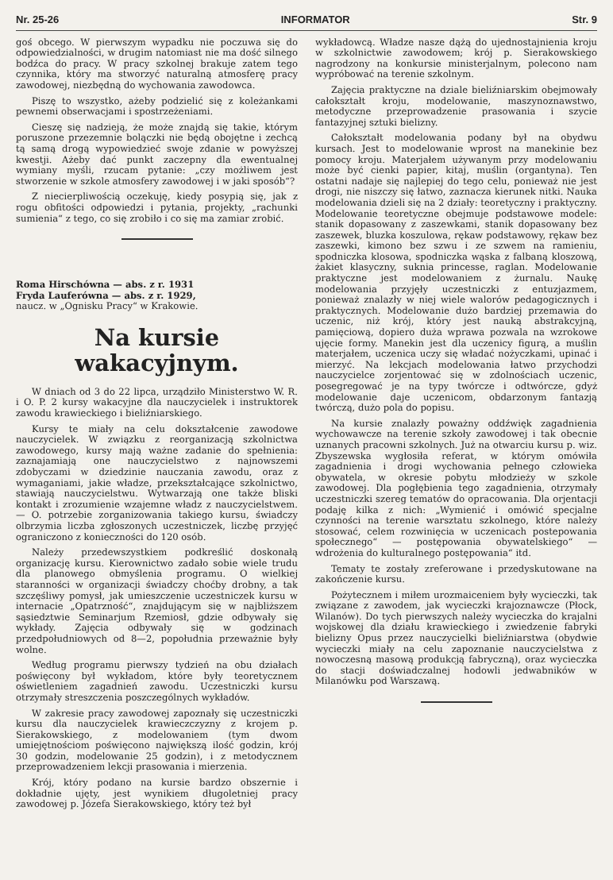Nr. 25-26 INFORMATOR Str. 9
goś obcego. W pierwszym wypadku nie poczuwa się do odpowiedzialności, w drugim natomiast nie ma dość silnego bodźca do pracy. W pracy szkolnej brakuje zatem tego czynnika, który ma stworzyć naturalną atmosferę pracy zawodowej, niezbędną do wychowania zawodowca.
Piszę to wszystko, ażeby podzielić się z koleżankami pewnemi obserwacjami i spostrzeżeniami.
Cieszę się nadzieją, że może znajdą się takie, którym poruszone przezemnie bolączki nie będą obojętne i zechcą tą samą drogą wypowiedzieć swoje zdanie w powyższej kwestji. Ażeby dać punkt zaczepny dla ewentualnej wymiany myśli, rzucam pytanie: „czy możliwem jest stworzenie w szkole atmosfery zawodowej i w jaki sposób“?
Z niecierpliwością oczekuję, kiedy posypią się, jak z rogu obfitości odpowiedzi i pytania, projekty, „rachunki sumienia“ z tego, co się zrobiło i co się ma zamiar zrobić.
Roma Hirschówna — abs. z r. 1931
Fryda Lauferówna — abs. z r. 1929,
naucz. w „Ognisku Pracy“ w Krakowie.
Na kursie wakacyjnym.
W dniach od 3 do 22 lipca, urządziło Ministerstwo W. R. i O. P. 2 kursy wakacyjne dla nauczycielek i instruktorek zawodu krawieckiego i bieliźniarskiego.
Kursy te miały na celu dokształcenie zawodowe nauczycielek. W związku z reorganizacją szkolnictwa zawodowego, kursy mają ważne zadanie do spełnienia: zaznajamiają one nauczycielstwo z najnowszemi zdobyczami w dziedzinie nauczania zawodu, oraz z wymaganiami, jakie władze, przekształcające szkolnictwo, stawiają nauczycielstwu. Wytwarzają one także bliski kontakt i zrozumienie wzajemne władz z nauczycielstwem. — O. potrzebie zorganizowania takiego kursu, świadczy olbrzymia liczba zgłoszonych uczestniczek, liczbę przyjęć ograniczono z konieczności do 120 osób.
Należy przedewszystkiem podkreślić doskonałą organizację kursu. Kierownictwo zadało sobie wiele trudu dla planowego obmyślenia programu. O wielkiej staranności w organizacji świadczy choćby drobny, a tak szczęśliwy pomysł, jak umieszczenie uczestniczek kursu w internacie „Opatrzność“, znajdującym się w najbliższem sąsiedztwie Seminarjum Rzemiosł, gdzie odbywały się wykłady. Zajęcia odbywały się w godzinach przedpołudniowych od 8—2, popołudnia przeważnie były wolne.
Według programu pierwszy tydzień na obu działach poświęcony był wykładom, które były teoretycznem oświetleniem zagadnień zawodu. Uczestniczki kursu otrzymały streszczenia poszczególnych wykładów.
W zakresie pracy zawodowej zapoznały się uczestniczki kursu dla nauczycielek krawieczczyzny z krojem p. Sierakowskiego, z modelowaniem (tym dwom umiejętnościom poświęcono największą ilość godzin, krój 30 godzin, modelowanie 25 godzin), i z metodycznem przeprowadzeniem lekcji prasowania i mierzenia.
Krój, który podano na kursie bardzo obszernie i dokładnie ujęty, jest wynikiem długoletniej pracy zawodowej p. Józefa Sierakowskiego, który też był
wykładowcą. Władze nasze dążą do ujednostajnienia kroju w szkolnictwie zawodowem; krój p. Sierakowskiego nagrodzony na konkursie ministerjalnym, polecono nam wypróbować na terenie szkolnym.
Zajęcia praktyczne na dziale bieliźniarskim obejmowały całokształt kroju, modelowanie, maszynoznawstwo, metodyczne przeprowadzenie prasowania i szycie fantazyjnej sztuki bielizny.
Całokształt modelowania podany był na obydwu kursach. Jest to modelowanie wprost na manekinie bez pomocy kroju. Materjałem używanym przy modelowaniu może być cienki papier, kitaj, muślin (organtyna). Ten ostatni nadaje się najlepiej do tego celu, ponieważ nie jest drogi, nie niszczy się łatwo, zaznacza kierunek nitki. Nauka modelowania dzieli się na 2 działy: teoretyczny i praktyczny. Modelowanie teoretyczne obejmuje podstawowe modele: stanik dopasowany z zaszewkami, stanik dopasowany bez zaszewek, bluzka koszulowa, rękaw podstawowy, rękaw bez zaszewki, kimono bez szwu i ze szwem na ramieniu, spodniczka klosowa, spodniczka wąska z falbaną kloszową, żakiet klasyczny, suknia princesse, raglan. Modelowanie praktyczne jest modelowaniem z żurnalu. Naukę modelowania przyjęły uczestniczki z entuzjazmem, ponieważ znalazły w niej wiele walorów pedagogicznych i praktycznych. Modelowanie dużo bardziej przemawia do uczenic, niż krój, który jest nauką abstrakcyjną, pamięciową, dopiero duża wprawa pozwala na wzrokowe ujęcie formy. Manekin jest dla uczenicy figurą, a muślin materjałem, uczenica uczy się władać nożyczkami, upinać i mierzyć. Na lekcjach modelowania łatwo przychodzi nauczycielce zorjentować się w zdolnościach uczenic, posegregować je na typy twórcze i odtwórcze, gdyż modelowanie daje uczenicom, obdarzonym fantazją twórczą, dużo pola do popisu.
Na kursie znalazły poważny oddźwięk zagadnienia wychowawcze na terenie szkoły zawodowej i tak obecnie uznanych pracowni szkolnych. Już na otwarciu kursu p. wiz. Zbyszewska wygłosiła referat, w którym omówiła zagadnienia i drogi wychowania pełnego człowieka obywatela, w okresie pobytu młodzieży w szkole zawodowej. Dla pogłębienia tego zagadnienia, otrzymały uczestniczki szereg tematów do opracowania. Dla orjentacji podaję kilka z nich: „Wymienić i omówić specjalne czynności na terenie warsztatu szkolnego, które należy stosować, celem rozwinięcia w uczenicach postepowania społecznego“ — postępowania obywatelskiego“ — wdrożenia do kulturalnego postępowania“ itd.
Tematy te zostały zreferowane i przedyskutowane na zakończenie kursu.
Pożytecznem i miłem urozmaiceniem były wycieczki, tak związane z zawodem, jak wycieczki krajoznawcze (Płock, Wilanów). Do tych pierwszych należy wycieczka do krajalni wojskowej dla działu krawieckiego i zwiedzenie fabryki bielizny Opus przez nauczycielki bieliźniarstwa (obydwie wycieczki miały na celu zapoznanie nauczycielstwa z nowoczesną masową produkcją fabryczną), oraz wycieczka do stacji doświadczalnej hodowli jedwabników w Milanówku pod Warszawą.